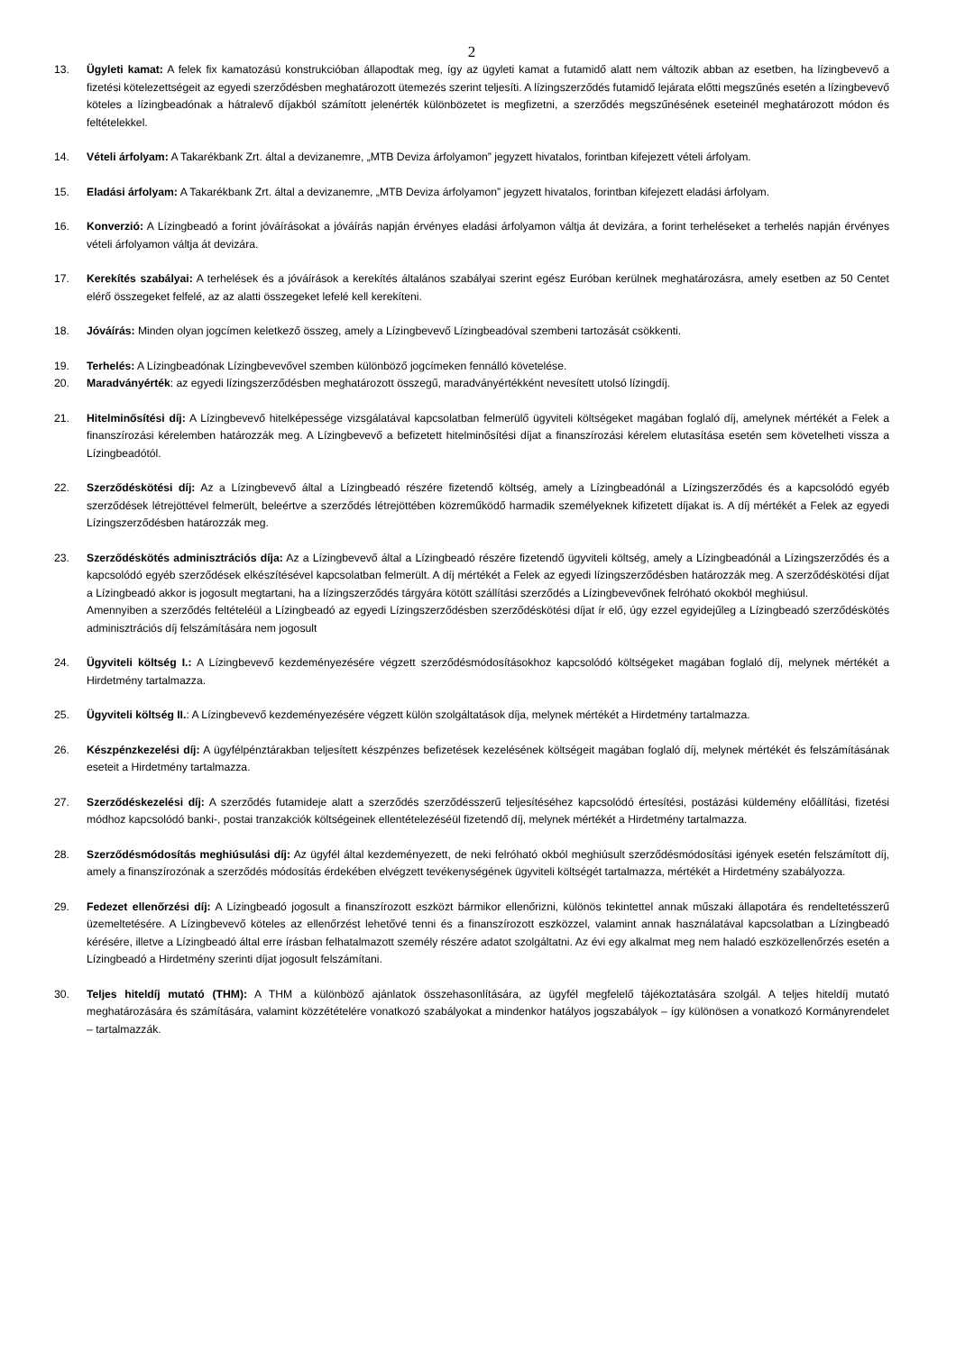2
13. Ügyleti kamat: A felek fix kamatozású konstrukcióban állapodtak meg, így az ügyleti kamat a futamidő alatt nem változik abban az esetben, ha lízingbevevő a fizetési kötelezettségeit az egyedi szerződésben meghatározott ütemezés szerint teljesíti. A lízingszerződés futamidő lejárata előtti megszűnés esetén a lízingbevevő köteles a lízingbeadónak a hátralevő díjakból számított jelenérték különbözetet is megfizetni, a szerződés megszűnésének eseteinél meghatározott módon és feltételekkel.
14. Vételi árfolyam: A Takarékbank Zrt. által a devizanemre, „MTB Deviza árfolyamon” jegyzett hivatalos, forintban kifejezett vételi árfolyam.
15. Eladási árfolyam: A Takarékbank Zrt. által a devizanemre, „MTB Deviza árfolyamon” jegyzett hivatalos, forintban kifejezett eladási árfolyam.
16. Konverzió: A Lízingbeadó a forint jóváírásokat a jóváírás napján érvényes eladási árfolyamon váltja át devizára, a forint terheléseket a terhelés napján érvényes vételi árfolyamon váltja át devizára.
17. Kerekítés szabályai: A terhelések és a jóváírások a kerekítés általános szabályai szerint egész Euróban kerülnek meghatározásra, amely esetben az 50 Centet elérő összegeket felfelé, az az alatti összegeket lefelé kell kerekíteni.
18. Jóváírás: Minden olyan jogcímen keletkező összeg, amely a Lízingbevevő Lízingbeadóval szembeni tartozását csökkenti.
19. Terhelés: A Lízingbeadónak Lízingbevevővel szemben különböző jogcímeken fennálló követelése.
20. Maradványérték: az egyedi lízingszerződésben meghatározott összegű, maradványértékként nevesített utolsó lízingdíj.
21. Hitelminősítési díj: A Lízingbevevő hitelképessége vizsgálatával kapcsolatban felmerülő ügyviteli költségeket magában foglaló díj, amelynek mértékét a Felek a finanszírozási kérelemben határozzák meg. A Lízingbevevő a befizetett hitelminősítési díjat a finanszírozási kérelem elutasítása esetén sem követelheti vissza a Lízingbeadótól.
22. Szerződéskötési díj: Az a Lízingbevevő által a Lízingbeadó részére fizetendő költség, amely a Lízingbeadónál a Lízingszerződés és a kapcsolódó egyéb szerződések létrejöttével felmerült, beleértve a szerződés létrejöttében közreműködő harmadik személyeknek kifizetett díjakat is. A díj mértékét a Felek az egyedi Lízingszerződésben határozzák meg.
23. Szerződéskötés adminisztrációs díja: Az a Lízingbevevő által a Lízingbeadó részére fizetendő ügyviteli költség, amely a Lízingbeadónál a Lízingszerződés és a kapcsolódó egyéb szerződések elkészítésével kapcsolatban felmerült. A díj mértékét a Felek az egyedi lízingszerződésben határozzák meg. A szerződéskötési díjat a Lízingbeadó akkor is jogosult megtartani, ha a lízingszerződés tárgyára kötött szállítási szerződés a Lízingbevevőnek felróható okokból meghiúsul.
Amennyiben a szerződés feltételéül a Lízingbeadó az egyedi Lízingszerződésben szerződéskötési díjat ír elő, úgy ezzel egyidejűleg a Lízingbeadó szerződéskötés adminisztrációs díj felszámítására nem jogosult
24. Ügyviteli költség I.: A Lízingbevevő kezdeményezésére végzett szerződésmódosításokhoz kapcsolódó költségeket magában foglaló díj, melynek mértékét a Hirdetmény tartalmazza.
25. Ügyviteli költség II.: A Lízingbevevő kezdeményezésére végzett külön szolgáltatások díja, melynek mértékét a Hirdetmény tartalmazza.
26. Készpénzkezelési díj: A ügyfélpénztárakban teljesített készpénzes befizetések kezelésének költségeit magában foglaló díj, melynek mértékét és felszámításának eseteit a Hirdetmény tartalmazza.
27. Szerződéskezelési díj: A szerződés futamideje alatt a szerződés szerződésszerű teljesítéséhez kapcsolódó értesítési, postázási küldemény előállítási, fizetési módhoz kapcsolódó banki-, postai tranzakciók költségeinek ellentételezéséül fizetendő díj, melynek mértékét a Hirdetmény tartalmazza.
28. Szerződésmódosítás meghiúsulási díj: Az ügyfél által kezdeményezett, de neki felróható okból meghiúsult szerződésmódosítási igények esetén felszámított díj, amely a finanszírozónak a szerződés módosítás érdekében elvégzett tevékenységének ügyviteli költségét tartalmazza, mértékét a Hirdetmény szabályozza.
29. Fedezet ellenőrzési díj: A Lízingbeadó jogosult a finanszírozott eszközt bármikor ellenőrizni, különös tekintettel annak műszaki állapotára és rendeltetésszerű üzemeltetésére. A Lízingbevevő köteles az ellenőrzést lehetővé tenni és a finanszírozott eszközzel, valamint annak használatával kapcsolatban a Lízingbeadó kérésére, illetve a Lízingbeadó által erre írásban felhatalmazott személy részére adatot szolgáltatni. Az évi egy alkalmat meg nem haladó eszközellenőrzés esetén a Lízingbeadó a Hirdetmény szerinti díjat jogosult felszámítani.
30. Teljes hiteldíj mutató (THM): A THM a különböző ajánlatok összehasonlítására, az ügyfél megfelelő tájékoztatására szolgál. A teljes hiteldíj mutató meghatározására és számítására, valamint közzétételére vonatkozó szabályokat a mindenkor hatályos jogszabályok – így különösen a vonatkozó Kormányrendelet – tartalmazzák.